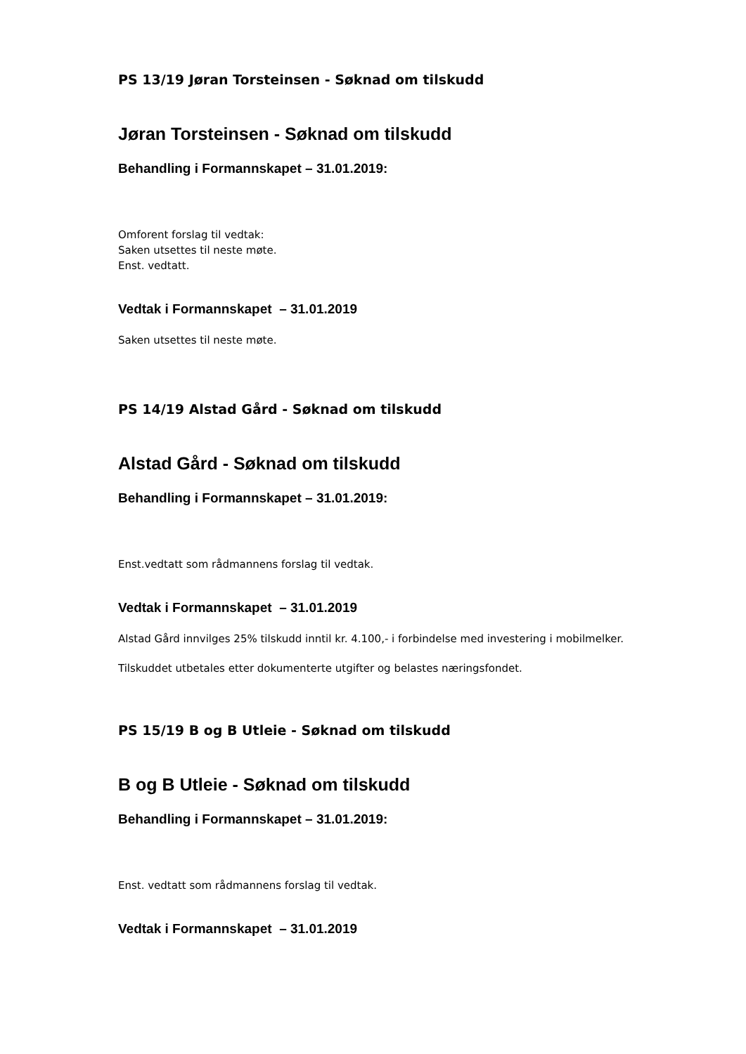PS 13/19 Jøran Torsteinsen - Søknad om tilskudd
Jøran Torsteinsen - Søknad om tilskudd
Behandling i Formannskapet – 31.01.2019:
Omforent forslag til vedtak:
Saken utsettes til neste møte.
Enst. vedtatt.
Vedtak i Formannskapet – 31.01.2019
Saken utsettes til neste møte.
PS 14/19 Alstad Gård - Søknad om tilskudd
Alstad Gård - Søknad om tilskudd
Behandling i Formannskapet – 31.01.2019:
Enst.vedtatt som rådmannens forslag til vedtak.
Vedtak i Formannskapet – 31.01.2019
Alstad Gård innvilges 25% tilskudd inntil kr. 4.100,- i forbindelse med investering i mobilmelker.
Tilskuddet utbetales etter dokumenterte utgifter og belastes næringsfondet.
PS 15/19 B og B Utleie - Søknad om tilskudd
B og B Utleie - Søknad om tilskudd
Behandling i Formannskapet – 31.01.2019:
Enst. vedtatt som rådmannens forslag til vedtak.
Vedtak i Formannskapet – 31.01.2019